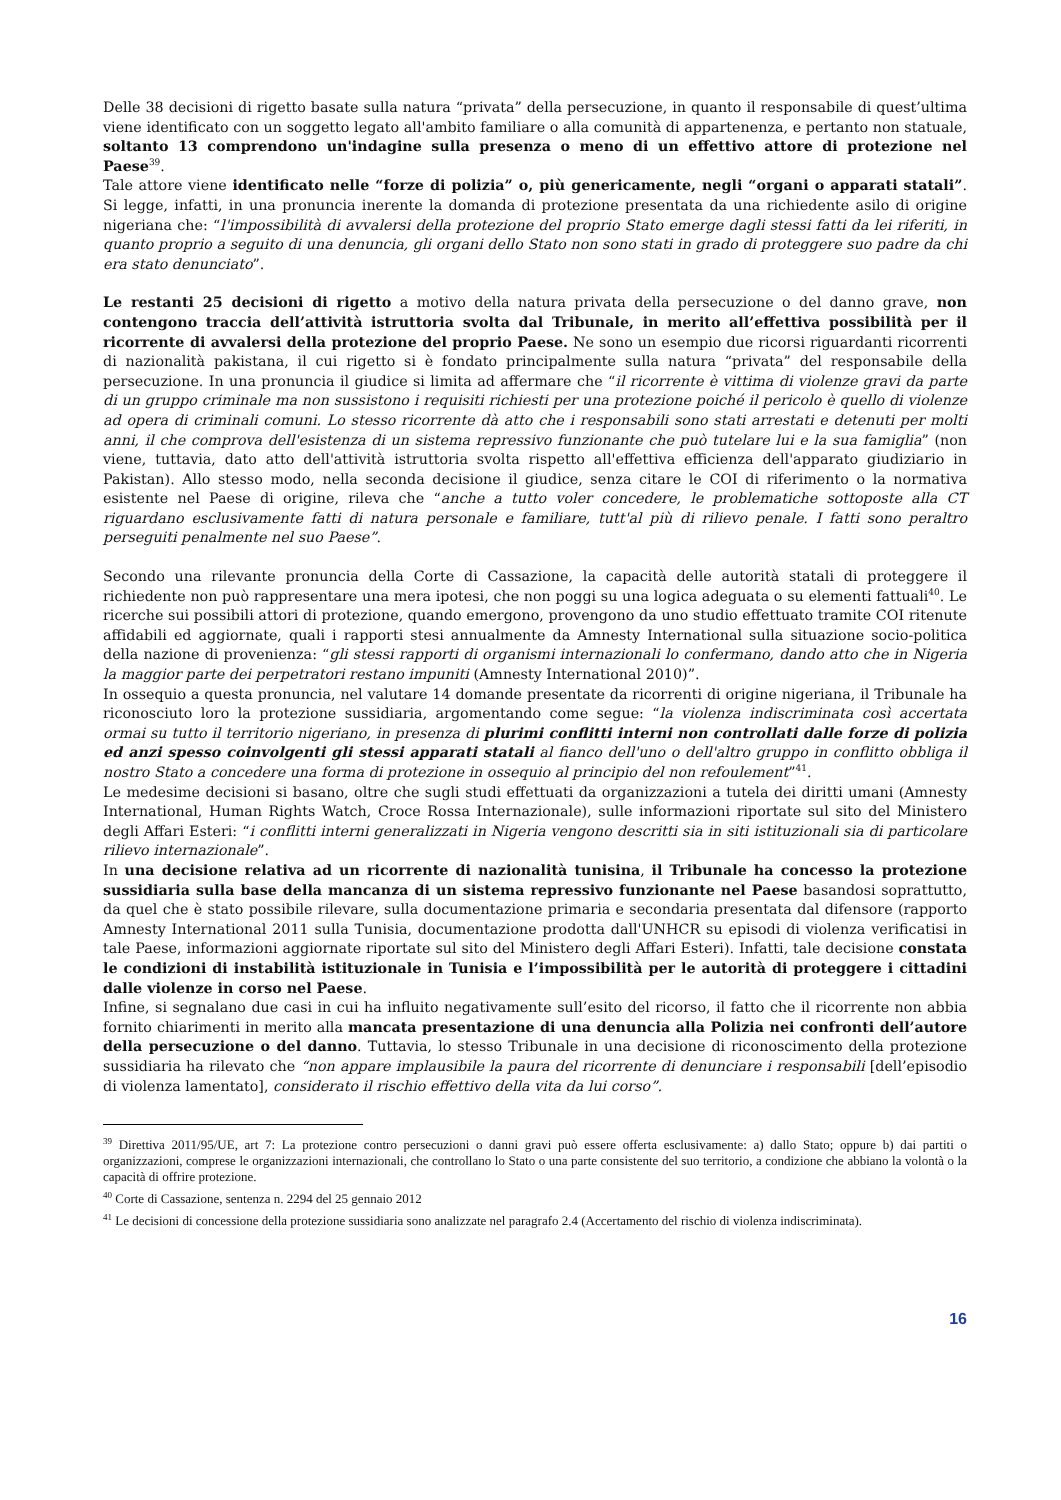Delle 38 decisioni di rigetto basate sulla natura “privata” della persecuzione, in quanto il responsabile di quest’ultima viene identificato con un soggetto legato all'ambito familiare o alla comunità di appartenenza, e pertanto non statuale, soltanto 13 comprendono un'indagine sulla presenza o meno di un effettivo attore di protezione nel Paese<sup>39</sup>.
Tale attore viene identificato nelle “forze di polizia” o, più genericamente, negli “organi o apparati statali”. Si legge, infatti, in una pronuncia inerente la domanda di protezione presentata da una richiedente asilo di origine nigeriana che: “l'impossibilità di avvalersi della protezione del proprio Stato emerge dagli stessi fatti da lei riferiti, in quanto proprio a seguito di una denuncia, gli organi dello Stato non sono stati in grado di proteggere suo padre da chi era stato denunciato”.
Le restanti 25 decisioni di rigetto a motivo della natura privata della persecuzione o del danno grave, non contengono traccia dell’attività istruttoria svolta dal Tribunale, in merito all’effettiva possibilità per il ricorrente di avvalersi della protezione del proprio Paese. Ne sono un esempio due ricorsi riguardanti ricorrenti di nazionalità pakistana, il cui rigetto si è fondato principalmente sulla natura “privata” del responsabile della persecuzione. In una pronuncia il giudice si limita ad affermare che “il ricorrente è vittima di violenze gravi da parte di un gruppo criminale ma non sussistono i requisiti richiesti per una protezione poiché il pericolo è quello di violenze ad opera di criminali comuni. Lo stesso ricorrente dà atto che i responsabili sono stati arrestati e detenuti per molti anni, il che comprova dell'esistenza di un sistema repressivo funzionante che può tutelare lui e la sua famiglia” (non viene, tuttavia, dato atto dell'attività istruttoria svolta rispetto all'effettiva efficienza dell'apparato giudiziario in Pakistan). Allo stesso modo, nella seconda decisione il giudice, senza citare le COI di riferimento o la normativa esistente nel Paese di origine, rileva che “anche a tutto voler concedere, le problematiche sottoposte alla CT riguardano esclusivamente fatti di natura personale e familiare, tutt'al più di rilievo penale. I fatti sono peraltro perseguiti penalmente nel suo Paese”.
Secondo una rilevante pronuncia della Corte di Cassazione, la capacità delle autorità statali di proteggere il richiedente non può rappresentare una mera ipotesi, che non poggi su una logica adeguata o su elementi fattuali<sup>40</sup>. Le ricerche sui possibili attori di protezione, quando emergono, provengono da uno studio effettuato tramite COI ritenute affidabili ed aggiornate, quali i rapporti stesi annualmente da Amnesty International sulla situazione socio-politica della nazione di provenienza: “gli stessi rapporti di organismi internazionali lo confermano, dando atto che in Nigeria la maggior parte dei perpetratori restano impuniti (Amnesty International 2010)”.
In ossequio a questa pronuncia, nel valutare 14 domande presentate da ricorrenti di origine nigeriana, il Tribunale ha riconosciuto loro la protezione sussidiaria, argomentando come segue: “la violenza indiscriminata così accertata ormai su tutto il territorio nigeriano, in presenza di plurimi conflitti interni non controllati dalle forze di polizia ed anzi spesso coinvolgenti gli stessi apparati statali al fianco dell'uno o dell'altro gruppo in conflitto obbliga il nostro Stato a concedere una forma di protezione in ossequio al principio del non refoulement”<sup>41</sup>.
Le medesime decisioni si basano, oltre che sugli studi effettuati da organizzazioni a tutela dei diritti umani (Amnesty International, Human Rights Watch, Croce Rossa Internazionale), sulle informazioni riportate sul sito del Ministero degli Affari Esteri: “i conflitti interni generalizzati in Nigeria vengono descritti sia in siti istituzionali sia di particolare rilievo internazionale”.
In una decisione relativa ad un ricorrente di nazionalità tunisina, il Tribunale ha concesso la protezione sussidiaria sulla base della mancanza di un sistema repressivo funzionante nel Paese basandosi soprattutto, da quel che è stato possibile rilevare, sulla documentazione primaria e secondaria presentata dal difensore (rapporto Amnesty International 2011 sulla Tunisia, documentazione prodotta dall'UNHCR su episodi di violenza verificatisi in tale Paese, informazioni aggiornate riportate sul sito del Ministero degli Affari Esteri). Infatti, tale decisione constata le condizioni di instabilità istituzionale in Tunisia e l’impossibilità per le autorità di proteggere i cittadini dalle violenze in corso nel Paese.
Infine, si segnalano due casi in cui ha influito negativamente sull’esito del ricorso, il fatto che il ricorrente non abbia fornito chiarimenti in merito alla mancata presentazione di una denuncia alla Polizia nei confronti dell’autore della persecuzione o del danno. Tuttavia, lo stesso Tribunale in una decisione di riconoscimento della protezione sussidiaria ha rilevato che “non appare implausibile la paura del ricorrente di denunciare i responsabili [dell’episodio di violenza lamentato], considerato il rischio effettivo della vita da lui corso”.
<sup>39</sup> Direttiva 2011/95/UE, art 7: La protezione contro persecuzioni o danni gravi può essere offerta esclusivamente: a) dallo Stato; oppure b) dai partiti o organizzazioni, comprese le organizzazioni internazionali, che controllano lo Stato o una parte consistente del suo territorio, a condizione che abbiano la volontà o la capacità di offrire protezione.
<sup>40</sup> Corte di Cassazione, sentenza n. 2294 del 25 gennaio 2012
<sup>41</sup> Le decisioni di concessione della protezione sussidiaria sono analizzate nel paragrafo 2.4 (Accertamento del rischio di violenza indiscriminata).
16